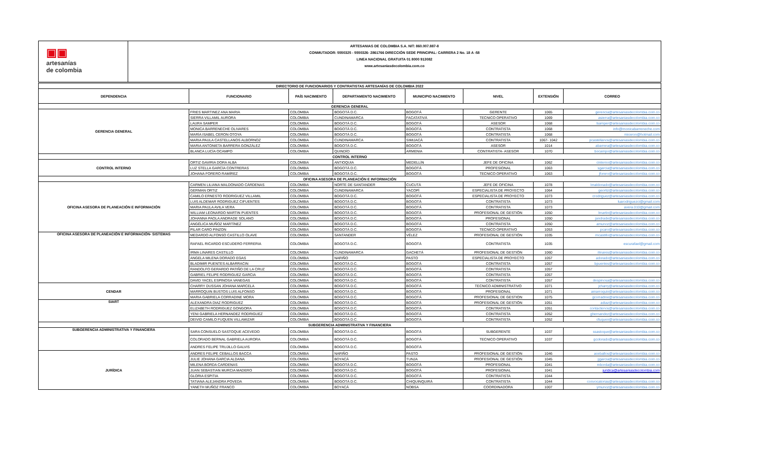▣▣
artesanías
de colombia
ARTESANIAS DE COLOMBIA S.A. NIT: 860.007.887-8
CONMUTADOR: 5550325 - 5550326- 2861766 DIRECCIÓN SEDE PRINCIPAL: CARRERA 2 No. 18 A -58
LINEA NACIONAL GRATUITA 01 8000 913082
www.artesaniasdecolombia.com.co
| DIRECTORIO DE FUNCIONARIOS Y CONTRATISTAS ARTESANÍAS DE COLOMBIA 2022 | | | | | | | |
| DEPENDENCIA | FUNCIONARIO | PAÍS NACIMIENTO | DEPARTAMENTO NACIMIENTO | MUNICIPIO NACIMIENTO | NIVEL | EXTENSIÓN | CORREO |
| GERENCIA GENERAL | | | | | | | |
| GERENCIA GENERAL | FRIES MARTINEZ ANA MARIA | COLOMBIA | BOGOTÁ D.C. | BOGOTÁ | GERENTE | 1065 | gerencia@artesaniasdecolombia.com.co |
| | SIERRA VILLAMIL AURORA | COLOMBIA | CUNDINAMARCA | FACATATIVÁ | TECNICO OPERATIVO | 1069 | asierra@artesaniasdecolombia.com.co |
| | LAURA SAMPER | COLOMBIA | BOGOTÁ D.C. | BOGOTÁ | ASESOR | 1068 | lsamper@artesaniasdecolombia.com.co |
| | MONICA BARRENECHE OLIVARES | COLOMBIA | BOGOTÁ D.C. | BOGOTÁ | CONTRATISTA | 1068 | info@monicabarreneche.com |
| | MARÍA ISABEL CERON OTOYA | COLOMBIA | BOGOTÁ D.C. | BOGOTÁ | CONTRATISTA | 1068 | miceron@hotmail.com |
| | MARIA PAULA CASTELLANOS ALBORNOZ | COLOMBIA | CUNDINAMARCA | SIMIJACÁ | CONTRATISTA | 1067- 1042 | pcastellanos@artesaniasdecolombia.com.co |
| | MARIA ANTONIETA BARRERA GONZÁLEZ | COLOMBIA | BOGOTÁ D.C. | BOGOTÁ | ASESOR | 1014 | abarrera@artesaniasdecolombia.com.co |
| | BLANCA LUCÍA OCAMPO | COLOMBIA | QUINDÍO | ARMENIA | CONTRATISTA- ASESOR | 1070 | bocampo@artesaniasdecolombia.com.co |
| CONTROL INTERNO | | | | | | | |
| CONTROL INTERNO | ORTIZ GAVIRIA DORA ALBA | COLOMBIA | ANTIOQUIA | MEDELLÍN | JEFE DE OFICINA | 1062 | cinterno@artesaniasdecolombia.com.co |
| | LUZ STELLA GARCÍA CONTRERAS | COLOMBIA | BOGOTÁ D.C. | BOGOTÁ | PROFESIONAL | 1063 | sgarcia@artesaniasdecolombia.com.co |
| | JOHANA FORERO RAMÍREZ | COLOMBIA | BOGOTÁ D.C. | BOGOTÁ | TECNICO OPERATIVO | 1063 | jforero@artesaniasdecolombia.com.co |
| OFICINA ASESORA DE PLANEACIÓN E INFORMACIÓN | | | | | | | |
| OFICINA ASESORA DE PLANEACIÓN E INFORMACIÓN | CARMEN LILIANA MALDONADO CÁRDENAS | COLOMBIA | NORTE DE SANTANDER | CUCUTÁ | JEFE DE OFICINA | 1078 | lmaldonado@artesaniasdecolombia.com.co |
| | GERMAN ORTIZ | COLOMBIA | CUNDINAMARCA | YACOPÍ | ESPECIALISTA DE PROYECTO | 1064 | geortiz@artesaniasdecolombia.com.co |
| | CAMILO ERNESTO RODRIGUEZ VILLAMIL | COLOMBIA | BOGOTÁ D.C. | BOGOTÁ | ESPECIALISTA DE PROYECTO | 1073 | crodriguez@artesaniasdecolombia.com.co |
| | LUIS ALDEMAR RODRIGUEZ CIFUENTES | COLOMBIA | BOGOTÁ D.C. | BOGOTÁ | CONTRATISTA | 1073 | luarodriguezci@gmail.com |
| | MARIA PAULA AVILA VERA | COLOMBIA | BOGOTÁ D.C. | BOGOTÁ | CONTRATISTA | 1073 | avera.010@gmail.com |
| | WILLIAM LEONARDO MARTIN PUENTES | COLOMBIA | BOGOTÁ D.C. | BOGOTÁ | PROFESIONAL DE GESTIÓN | 1050 | lmartin@artesaniasdecolombia.com.co |
| | JOHANNA PAOLA ANDRADE SOLANO | COLOMBIA | BOGOTÁ D.C. | BOGOTÁ | PROFESIONAL | 1050 | jandrade@artesaniasdecolombia.com.co |
| | ANGÉLICA MUÑOZ MARTÍNEZ | COLOMBIA | BOGOTÁ D.C. | BOGOTÁ | CONTRATISTA | 1050 | amunoz@artesaniasdecolombia.com.co |
| | PILAR CARO PINZON | COLOMBIA | BOGOTÁ D.C. | BOGOTÁ | TECNICO OPERATIVO | 1053 | pcaro@artesaniasdecolombia.com.co |
| OFICINA ASESORA DE PLANEACIÓN E INFORMACIÓN- SISTEMAS | MEDARDO ALFONSO CASTILLO OLAVE | COLOMBIA | SANTANDER | VÉLEZ | PROFESIONAL DE GESTIÓN | 1035 | mcastillo@artesaniasdecolombia.com.co |
| | RAFAEL RICARDO ESCUDERO FERRERIA | COLOMBIA | BOGOTÁ D.C. | BOGOTÁ | CONTRATISTA | 1035 | escurafael@gmail.com |
| | IRMA LINARES CASTILLO | COLOMBIA | CUNDINAMARCA | GACHETÁ | PROFESIONAL DE GESTIÓN | 1060 | ilinares@artesaniasdecolombia.com.co |
| | ANGELA MILENA DORADO EGAS | COLOMBIA | NARIÑO | PASTO | ESPECIALISTA DE PROYECTO | 1057 | adorado@artesaniasdecolombia.com.co |
| | BLADIMIR PUENTES ALBARRACIN | COLOMBIA | BOGOTÁ D.C. | BOGOTÁ | CONTRATISTA | 1057 | bpuentes@artesaniasdecolombia.com.co |
| | RANDOLFO GERARDO PATIÑO DE LA CRUZ | COLOMBIA | BOGOTÁ D.C. | BOGOTÁ | CONTRATISTA | 1057 | |
| | GABRIEL FELIPE RODRIGUEZ GARCIA | COLOMBIA | BOGOTÁ D.C. | BOGOTÁ | CONTRATISTA | 1057 | |
| | DAVID YACEL ESPINOSA VANEGAS | COLOMBIA | BOGOTÁ D.C. | BOGOTÁ | CONTRATISTA | 1057 | despinosa@artesaniasdecolombia.com.co |
| CENDAR | CHARRY DUSSAN JOHANA MARCELA | COLOMBIA | BOGOTÁ D.C. | BOGOTÁ | TECNICO ADMINISTRATIVO | 1071 | jcharry@artesaniasdecolombia.com.co |
| | MARROQUIN BUSTOS LUIS ALFONSO | COLOMBIA | BOGOTÁ D.C. | BOGOTÁ | PROFESIONAL | 1071 | amarroquin@artesaniasdecolombia.com.co |
| | MARIA GABRIELA CORRADINE MORA | COLOMBIA | BOGOTÁ D.C. | BOGOTÁ | PROFESIONAL DE GESTION | 1075 | gcorradine@artesaniasdecolombia.com.co |
| SIART | ALEXANDRA DIAZ RODRIGUEZ | COLOMBIA | BOGOTÁ D.C. | BOGOTÁ | PROFESIONAL DE GESTIÓN | 1051 | adiaz@artesaniasdecolombia.com.co |
| | ELIZABETH RODRIGUEZ GONGORA | COLOMBIA | BOGOTÁ D.C. | BOGOTÁ | CONTRATISTA | 1051 | contactenos@artesaniasdecolombia.com.co |
| | YENI GABRIELA HERNANDEZ RODRIGUEZ | COLOMBIA | BOGOTÁ D.C. | BOGOTÁ | CONTRATISTA | 1052 | ghernandez@artesaniasdecolombia.com.co |
| | DEIVID CAMILO FUQUEN VILLAMIZAR | COLOMBIA | BOGOTÁ D.C. | BOGOTÁ | CONTRATISTA | 1052 | cfuquen@artesaniasdecolombia.com.co |
| SUBGERENCIA ADMINISTRATIVA Y FINANCIERA | | | | | | | |
| SUBGERENCIA ADMINISTRATIVA Y FINANCIERA | SARA CONSUELO SASTOQUE ACEVEDO | COLOMBIA | BOGOTÁ D.C. | BOGOTÁ | SUBGERENTE | 1037 | ssastoque@artesaniasdecolombia.com.co |
| | COLORADO BERNAL GABRIELA AURORA | COLOMBIA | BOGOTÁ D.C. | BOGOTÁ | TECNICO OPERATIVO | 1037 | gcolorado@artesaniasdecolombia.com.co |
| | ANDRES FELIPE TRUJILLO GALVIS | COLOMBIA | BOGOTÁ D.C. | BOGOTÁ | | | |
| JURÍDICA | ANDRES FELIPE CEBALLOS BACCA | COLOMBIA | NARIÑO | PASTO | PROFESIONAL DE GESTIÓN | 1046 | aceballos@artesaniasdecolombia.com.co |
| | JULIE JOHANA GARCIA ALDANA | COLOMBIA | BOYACÁ | TUNJA | PROFESIONAL DE GESTIÓN | 1045 | jjgarcia@artesaniasdecolombia.com.co |
| | MILENA BORDA CARDENAS | COLOMBIA | BOGOTÁ D.C. | BOGOTÁ | PROFESIONAL | 1041 | mborda@artesaniasdecolombia.com.co |
| | JUAN SEBASTIAN MURCIA MADERO | COLOMBIA | BOGOTÁ D.C. | BOGOTÁ | PROFESIONAL | 1041 | juridica@artesaniasdecolombia.com |
| | GLORIA ESPITIA | COLOMBIA | BOGOTÁ D.C. | BOGOTÁ | CONTRATISTA | 1044 | |
| | TATIANA ALEJANDRA POVEDA | COLOMBIA | BOGOTÁ D.C. | CHIQUINQUIRÁ | CONTRATISTA | 1044 | convocatorias@artesaniasdecolombia.com.co |
| | YANETH MUÑOZ FRANCO | COLOMBIA | BOYACÁ | NOBSA | COORDINADORA | 1007 | ymunoz@artesaniasdecolombia.com.co |